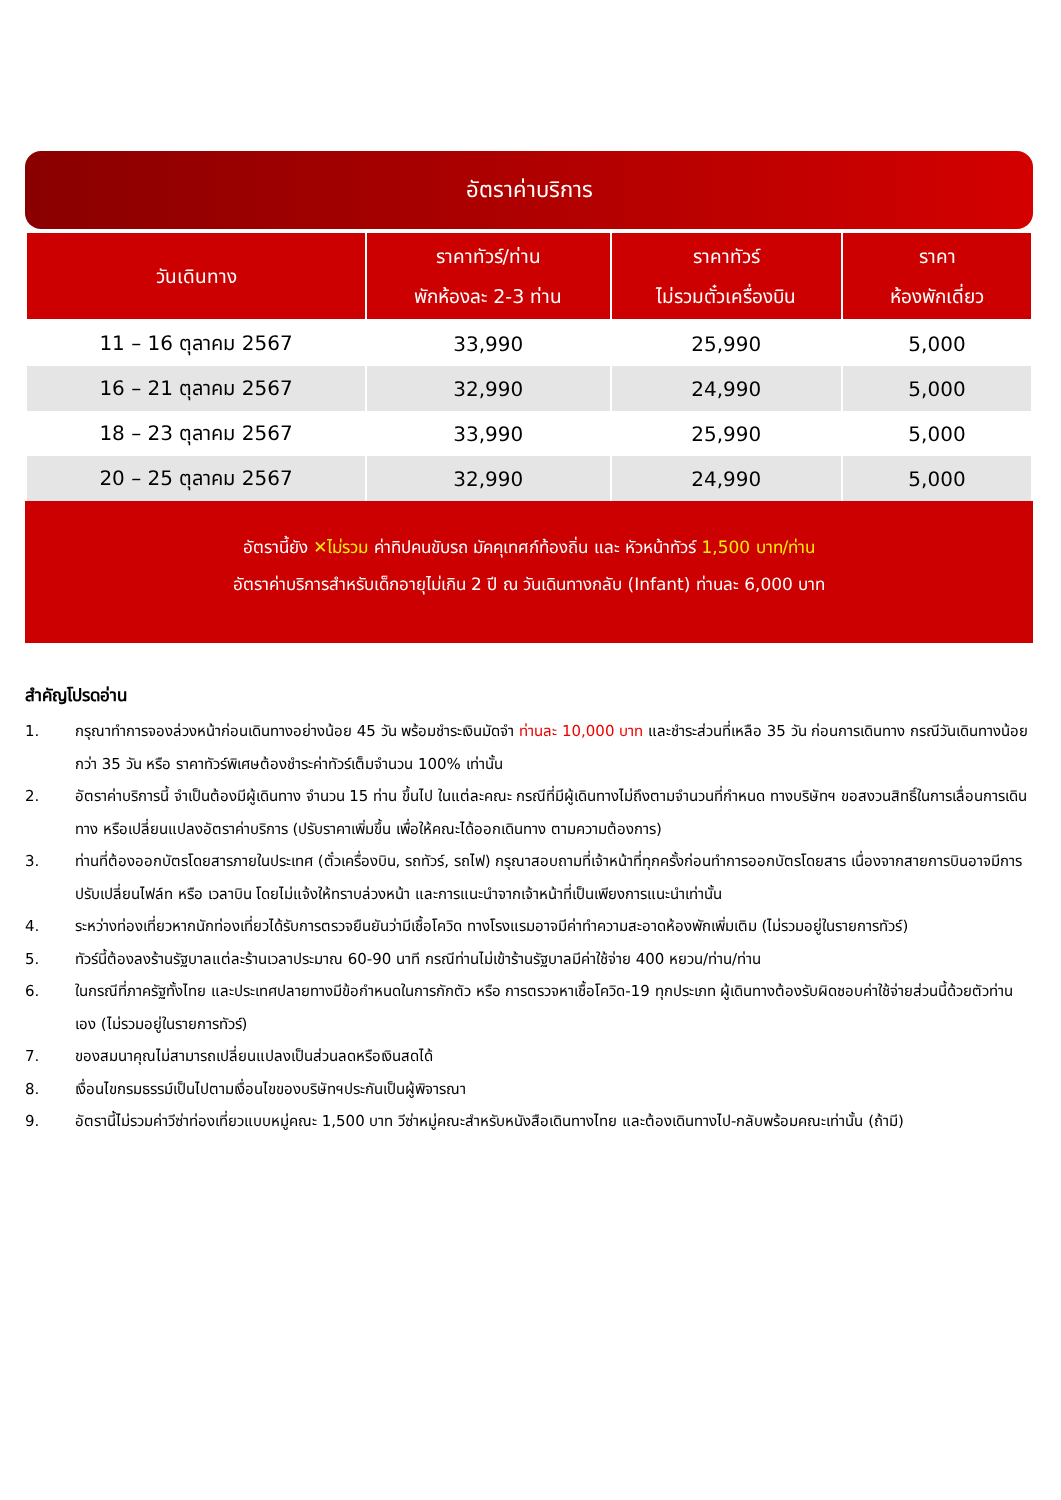อัตราค่าบริการ
| วันเดินทาง | ราคาทัวร์/ท่าน พักห้องละ 2-3 ท่าน | ราคาทัวร์ ไม่รวมตั๋วเครื่องบิน | ราคา ห้องพักเดี่ยว |
| --- | --- | --- | --- |
| 11 – 16 ตุลาคม 2567 | 33,990 | 25,990 | 5,000 |
| 16 – 21 ตุลาคม 2567 | 32,990 | 24,990 | 5,000 |
| 18 – 23 ตุลาคม 2567 | 33,990 | 25,990 | 5,000 |
| 20 – 25 ตุลาคม 2567 | 32,990 | 24,990 | 5,000 |
อัตรานี้ยัง ✕ไม่รวม ค่าทิปคนขับรถ มัคคุเทศก์ท้องถิ่น และ หัวหน้าทัวร์ 1,500 บาท/ท่าน
อัตราค่าบริการสำหรับเด็กอายุไม่เกิน 2 ปี ณ วันเดินทางกลับ (Infant) ท่านละ 6,000 บาท
สำคัญโปรดอ่าน
1. กรุณาทำการจองล่วงหน้าก่อนเดินทางอย่างน้อย 45 วัน พร้อมชำระเงินมัดจำ ท่านละ 10,000 บาท และชำระส่วนที่เหลือ 35 วัน ก่อนการเดินทาง กรณีวันเดินทางน้อยกว่า 35 วัน หรือ ราคาทัวร์พิเศษต้องชำระค่าทัวร์เต็มจำนวน 100% เท่านั้น
2. อัตราค่าบริการนี้ จำเป็นต้องมีผู้เดินทาง จำนวน 15 ท่าน ขึ้นไป ในแต่ละคณะ กรณีที่มีผู้เดินทางไม่ถึงตามจำนวนที่กำหนด ทางบริษัทฯ ขอสงวนสิทธิ์ในการเลื่อนการเดินทาง หรือเปลี่ยนแปลงอัตราค่าบริการ (ปรับราคาเพิ่มขึ้น เพื่อให้คณะได้ออกเดินทาง ตามความต้องการ)
3. ท่านที่ต้องออกบัตรโดยสารภายในประเทศ (ตั๋วเครื่องบิน, รถทัวร์, รถไฟ) กรุณาสอบถามที่เจ้าหน้าที่ทุกครั้งก่อนทำการออกบัตรโดยสาร เนื่องจากสายการบินอาจมีการปรับเปลี่ยนไฟล์ท หรือ เวลาบิน โดยไม่แจ้งให้ทราบล่วงหน้า และการแนะนำจากเจ้าหน้าที่เป็นเพียงการแนะนำเท่านั้น
4. ระหว่างท่องเที่ยวหากนักท่องเที่ยวได้รับการตรวจยืนยันว่ามีเชื้อโควิด ทางโรงแรมอาจมีค่าทำความสะอาดห้องพักเพิ่มเติม (ไม่รวมอยู่ในรายการทัวร์)
5. ทัวร์นี้ต้องลงร้านรัฐบาลแต่ละร้านเวลาประมาณ 60-90 นาที กรณีท่านไม่เข้าร้านรัฐบาลมีค่าใช้จ่าย 400 หยวน/ท่าน/ท่าน
6. ในกรณีที่ภาครัฐทั้งไทย และประเทศปลายทางมีข้อกำหนดในการกักตัว หรือ การตรวจหาเชื้อโควิด-19 ทุกประเภท ผู้เดินทางต้องรับผิดชอบค่าใช้จ่ายส่วนนี้ด้วยตัวท่านเอง (ไม่รวมอยู่ในรายการทัวร์)
7. ของสมนาคุณไม่สามารถเปลี่ยนแปลงเป็นส่วนลดหรือเงินสดได้
8. เงื่อนไขกรมธรรม์เป็นไปตามเงื่อนไขของบริษัทฯประกันเป็นผู้พิจารณา
9. อัตรานี้ไม่รวมค่าวีซ่าท่องเที่ยวแบบหมู่คณะ 1,500 บาท วีซ่าหมู่คณะสำหรับหนังสือเดินทางไทย และต้องเดินทางไป-กลับพร้อมคณะเท่านั้น (ถ้ามี)